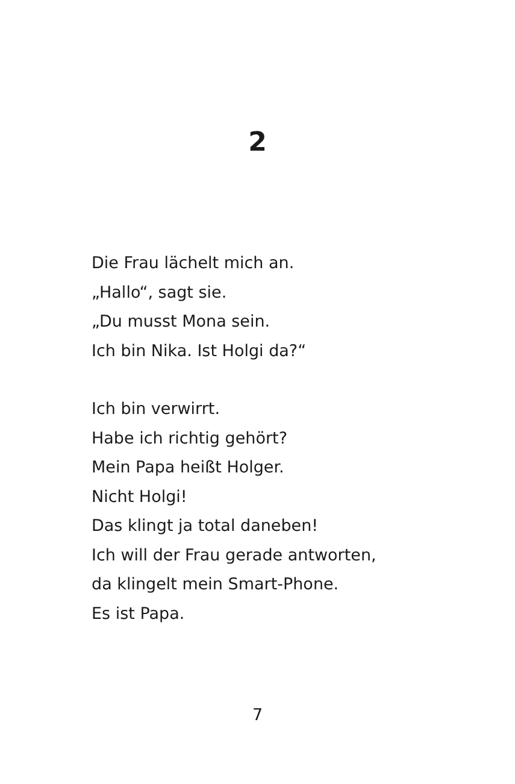2
Die Frau lächelt mich an.
„Hallo“, sagt sie.
„Du musst Mona sein.
Ich bin Nika. Ist Holgi da?“
Ich bin verwirrt.
Habe ich richtig gehört?
Mein Papa heißt Holger.
Nicht Holgi!
Das klingt ja total daneben!
Ich will der Frau gerade antworten,
da klingelt mein Smart-Phone.
Es ist Papa.
7